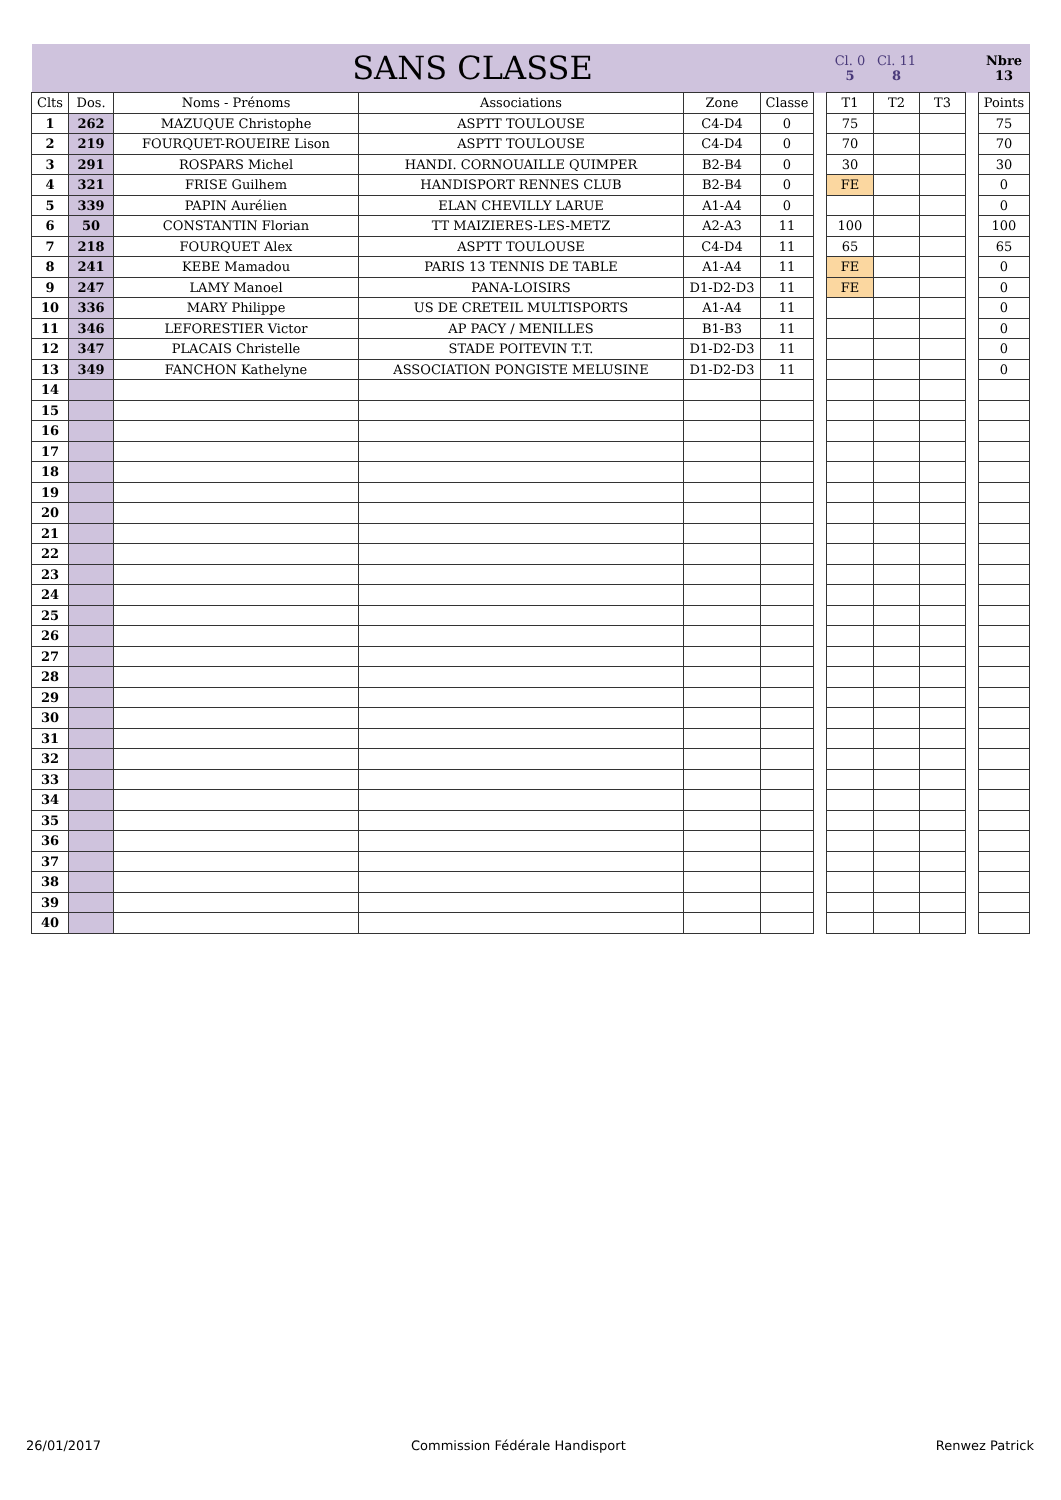| SANS CLASSE | | | | | | | Cl. 0 5 | Cl. 11 8 | | | Nbre 13 |
| Clts | Dos. | Noms - Prénoms | Associations | Zone | Classe | | T1 | T2 | T3 | | Points |
| 1 | 262 | MAZUQUE Christophe | ASPTT TOULOUSE | C4-D4 | 0 | | 75 | | | | 75 |
| 2 | 219 | FOURQUET-ROUEIRE Lison | ASPTT TOULOUSE | C4-D4 | 0 | | 70 | | | | 70 |
| 3 | 291 | ROSPARS Michel | HANDI. CORNOUAILLE QUIMPER | B2-B4 | 0 | | 30 | | | | 30 |
| 4 | 321 | FRISE Guilhem | HANDISPORT RENNES CLUB | B2-B4 | 0 | | FE | | | | 0 |
| 5 | 339 | PAPIN Aurélien | ELAN CHEVILLY LARUE | A1-A4 | 0 | | | | | | 0 |
| 6 | 50 | CONSTANTIN Florian | TT MAIZIERES-LES-METZ | A2-A3 | 11 | | 100 | | | | 100 |
| 7 | 218 | FOURQUET Alex | ASPTT TOULOUSE | C4-D4 | 11 | | 65 | | | | 65 |
| 8 | 241 | KEBE Mamadou | PARIS 13 TENNIS DE TABLE | A1-A4 | 11 | | FE | | | | 0 |
| 9 | 247 | LAMY Manoel | PANA-LOISIRS | D1-D2-D3 | 11 | | FE | | | | 0 |
| 10 | 336 | MARY Philippe | US DE CRETEIL MULTISPORTS | A1-A4 | 11 | | | | | | 0 |
| 11 | 346 | LEFORESTIER Victor | AP PACY / MENILLES | B1-B3 | 11 | | | | | | 0 |
| 12 | 347 | PLACAIS Christelle | STADE POITEVIN T.T. | D1-D2-D3 | 11 | | | | | | 0 |
| 13 | 349 | FANCHON Kathelyne | ASSOCIATION PONGISTE MELUSINE | D1-D2-D3 | 11 | | | | | | 0 |
| 14 | | | | | | | | | | | |
| 15 | | | | | | | | | | | |
| 16 | | | | | | | | | | | |
| 17 | | | | | | | | | | | |
| 18 | | | | | | | | | | | |
| 19 | | | | | | | | | | | |
| 20 | | | | | | | | | | | |
| 21 | | | | | | | | | | | |
| 22 | | | | | | | | | | | |
| 23 | | | | | | | | | | | |
| 24 | | | | | | | | | | | |
| 25 | | | | | | | | | | | |
| 26 | | | | | | | | | | | |
| 27 | | | | | | | | | | | |
| 28 | | | | | | | | | | | |
| 29 | | | | | | | | | | | |
| 30 | | | | | | | | | | | |
| 31 | | | | | | | | | | | |
| 32 | | | | | | | | | | | |
| 33 | | | | | | | | | | | |
| 34 | | | | | | | | | | | |
| 35 | | | | | | | | | | | |
| 36 | | | | | | | | | | | |
| 37 | | | | | | | | | | | |
| 38 | | | | | | | | | | | |
| 39 | | | | | | | | | | | |
| 40 | | | | | | | | | | | |
26/01/2017 Commission Fédérale Handisport Renwez Patrick